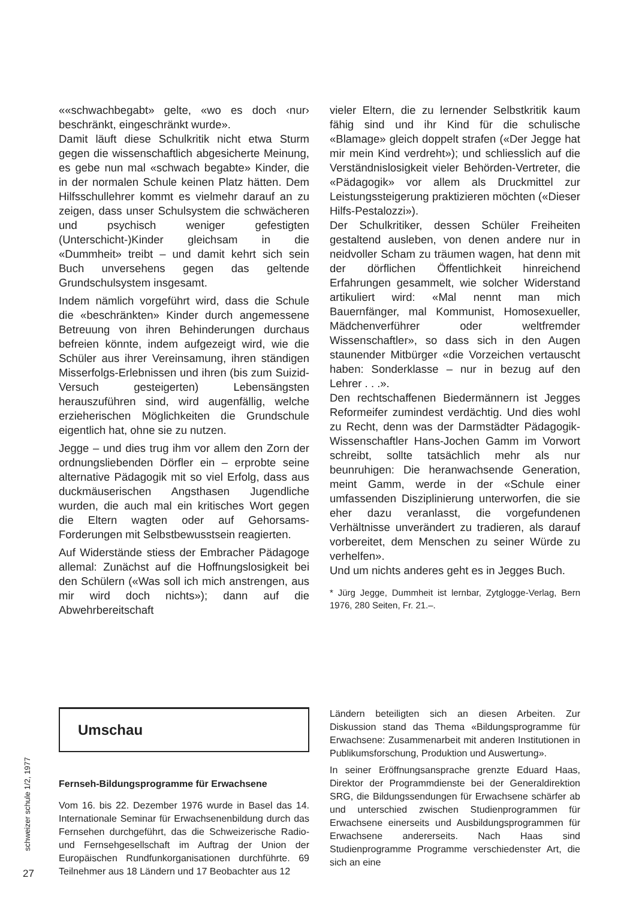««schwachbegabt» gelte, «wo es doch ‹nur› beschränkt, eingeschränkt wurde».
Damit läuft diese Schulkritik nicht etwa Sturm gegen die wissenschaftlich abgesicherte Meinung, es gebe nun mal «schwach begabte» Kinder, die in der normalen Schule keinen Platz hätten. Dem Hilfsschullehrer kommt es vielmehr darauf an zu zeigen, dass unser Schulsystem die schwächeren und psychisch weniger gefestigten (Unterschicht-)Kinder gleichsam in die «Dummheit» treibt – und damit kehrt sich sein Buch unversehens gegen das geltende Grundschulsystem insgesamt.
Indem nämlich vorgeführt wird, dass die Schule die «beschränkten» Kinder durch angemessene Betreuung von ihren Behinderungen durchaus befreien könnte, indem aufgezeigt wird, wie die Schüler aus ihrer Vereinsamung, ihren ständigen Misserfolgs-Erlebnissen und ihren (bis zum Suizid-Versuch gesteigerten) Lebensängsten herauszuführen sind, wird augenfällig, welche erzieherischen Möglichkeiten die Grundschule eigentlich hat, ohne sie zu nutzen.
Jegge – und dies trug ihm vor allem den Zorn der ordnungsliebenden Dörfler ein – erprobte seine alternative Pädagogik mit so viel Erfolg, dass aus duckmäuserischen Angsthasen Jugendliche wurden, die auch mal ein kritisches Wort gegen die Eltern wagten oder auf Gehorsams-Forderungen mit Selbstbewusstsein reagierten.
Auf Widerstände stiess der Embracher Pädagoge allemal: Zunächst auf die Hoffnungslosigkeit bei den Schülern («Was soll ich mich anstrengen, aus mir wird doch nichts»); dann auf die Abwehrbereitschaft
vieler Eltern, die zu lernender Selbstkritik kaum fähig sind und ihr Kind für die schulische «Blamage» gleich doppelt strafen («Der Jegge hat mir mein Kind verdreht»); und schliesslich auf die Verständnislosigkeit vieler Behörden-Vertreter, die «Pädagogik» vor allem als Druckmittel zur Leistungssteigerung praktizieren möchten («Dieser Hilfs-Pestalozzi»).
Der Schulkritiker, dessen Schüler Freiheiten gestaltend ausleben, von denen andere nur in neidvoller Scham zu träumen wagen, hat denn mit der dörflichen Öffentlichkeit hinreichend Erfahrungen gesammelt, wie solcher Widerstand artikuliert wird: «Mal nennt man mich Bauernfänger, mal Kommunist, Homosexueller, Mädchenverführer oder weltfremder Wissenschaftler», so dass sich in den Augen staunender Mitbürger «die Vorzeichen vertauscht haben: Sonderklasse – nur in bezug auf den Lehrer . . .».
Den rechtschaffenen Biedermännern ist Jegges Reformeifer zumindest verdächtig. Und dies wohl zu Recht, denn was der Darmstädter Pädagogik-Wissenschaftler Hans-Jochen Gamm im Vorwort schreibt, sollte tatsächlich mehr als nur beunruhigen: Die heranwachsende Generation, meint Gamm, werde in der «Schule einer umfassenden Disziplinierung unterworfen, die sie eher dazu veranlasst, die vorgefundenen Verhältnisse unverändert zu tradieren, als darauf vorbereitet, dem Menschen zu seiner Würde zu verhelfen».
Und um nichts anderes geht es in Jegges Buch.
* Jürg Jegge, Dummheit ist lernbar, Zytglogge-Verlag, Bern 1976, 280 Seiten, Fr. 21.–.
schweizer schule 1/2, 1977
Umschau
Fernseh-Bildungsprogramme für Erwachsene
Vom 16. bis 22. Dezember 1976 wurde in Basel das 14. Internationale Seminar für Erwachsenenbildung durch das Fernsehen durchgeführt, das die Schweizerische Radio- und Fernsehgesellschaft im Auftrag der Union der Europäischen Rundfunkorganisationen durchführte. 69 Teilnehmer aus 18 Ländern und 17 Beobachter aus 12
Ländern beteiligten sich an diesen Arbeiten. Zur Diskussion stand das Thema «Bildungsprogramme für Erwachsene: Zusammenarbeit mit anderen Institutionen in Publikumsforschung, Produktion und Auswertung».
In seiner Eröffnungsansprache grenzte Eduard Haas, Direktor der Programmdienste bei der Generaldirektion SRG, die Bildungssendungen für Erwachsene schärfer ab und unterschied zwischen Studienprogrammen für Erwachsene einerseits und Ausbildungsprogrammen für Erwachsene andererseits. Nach Haas sind Studienprogramme Programme verschiedenster Art, die sich an eine
27